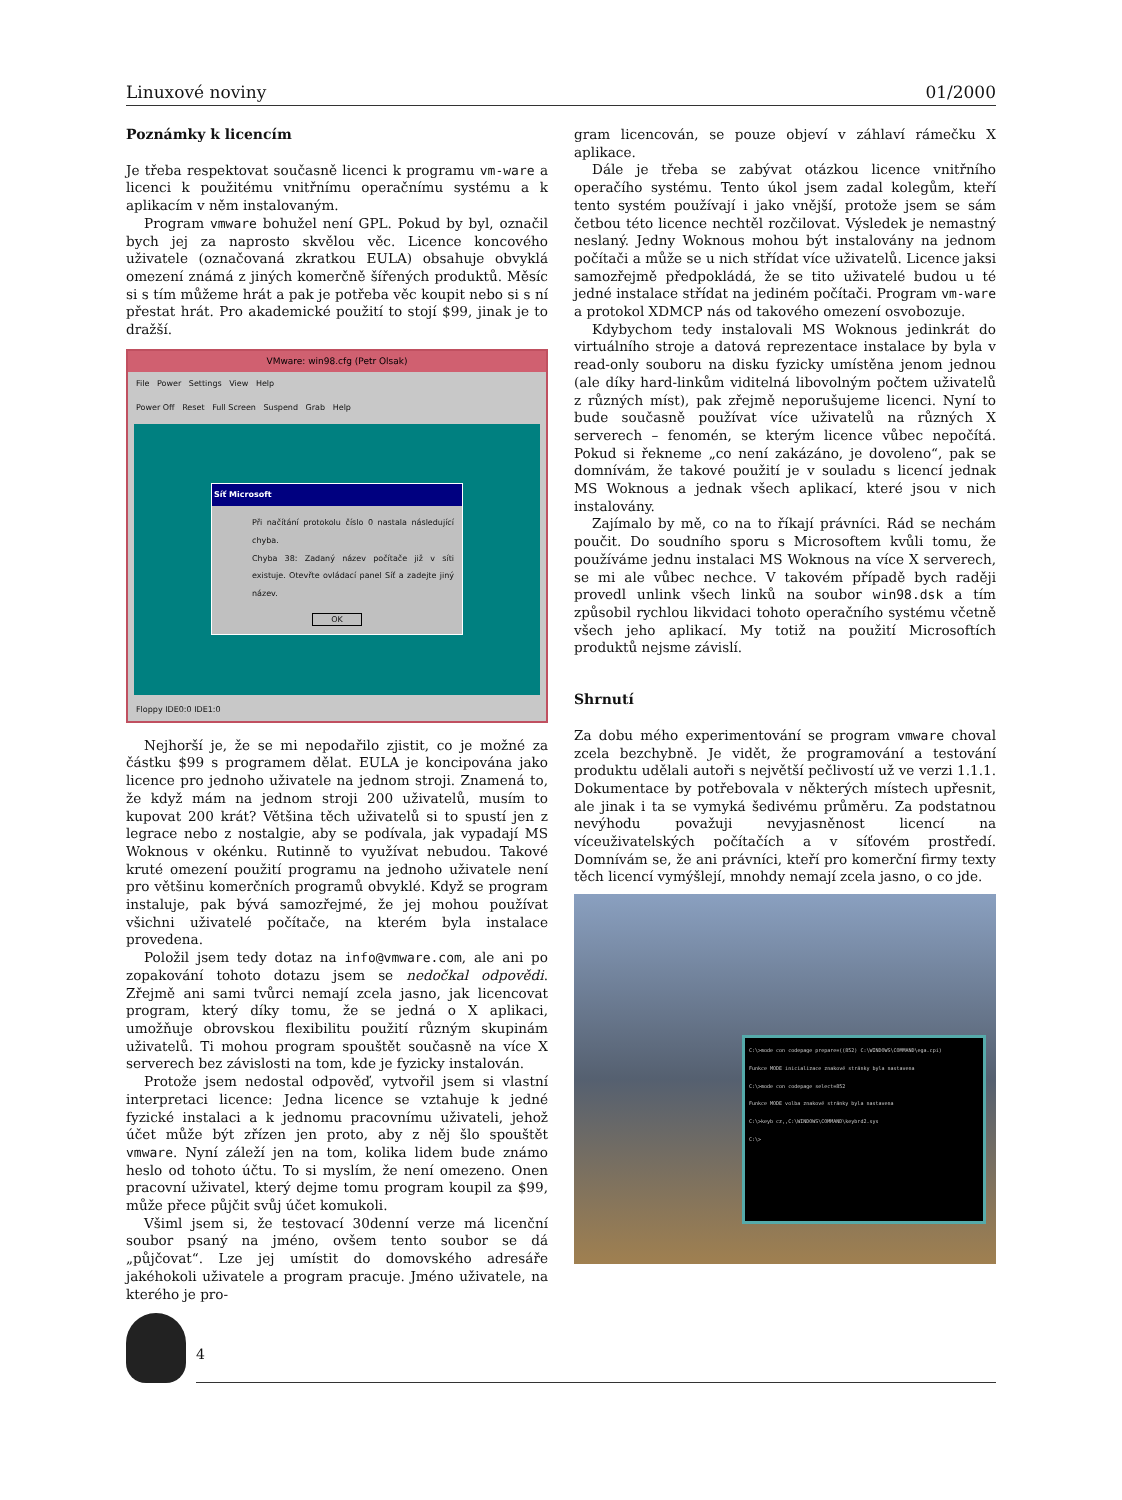Linuxové noviny 01/2000
Poznámky k licencím
Je třeba respektovat současně licenci k programu vm-ware a licenci k použitému vnitřnímu operačnímu systému a k aplikacím v něm instalovaným.
Program vmware bohužel není GPL. Pokud by byl, označil bych jej za naprosto skvělou věc. Licence koncového uživatele (označovaná zkratkou EULA) obsahuje obvyklá omezení známá z jiných komerčně šířených produktů. Měsíc si s tím můžeme hrát a pak je potřeba věc koupit nebo si s ní přestat hrát. Pro akademické použití to stojí $99, jinak je to dražší.
VMware: win98.cfg (Petr Olsak)
File Power Settings View Help
Power Off Reset Full Screen Suspend Grab Help
Síť Microsoft
Při načítání protokolu číslo 0 nastala následující chyba.
Chyba 38: Zadaný název počítače již v síti existuje. Otevřte ovládací panel Síť a zadejte jiný název.
OK
Floppy IDE0:0 IDE1:0
Nejhorší je, že se mi nepodařilo zjistit, co je možné za částku $99 s programem dělat. EULA je koncipována jako licence pro jednoho uživatele na jednom stroji. Znamená to, že když mám na jednom stroji 200 uživatelů, musím to kupovat 200 krát? Většina těch uživatelů si to spustí jen z legrace nebo z nostalgie, aby se podívala, jak vypadají MS Woknous v okénku. Rutinně to využívat nebudou. Takové kruté omezení použití programu na jednoho uživatele není pro většinu komerčních programů obvyklé. Když se program instaluje, pak bývá samozřejmé, že jej mohou používat všichni uživatelé počítače, na kterém byla instalace provedena.
Položil jsem tedy dotaz na info@vmware.com, ale ani po zopakování tohoto dotazu jsem se nedočkal odpovědi. Zřejmě ani sami tvůrci nemají zcela jasno, jak licencovat program, který díky tomu, že se jedná o X aplikaci, umožňuje obrovskou flexibilitu použití různým skupinám uživatelů. Ti mohou program spouštět současně na více X serverech bez závislosti na tom, kde je fyzicky instalován.
Protože jsem nedostal odpověď, vytvořil jsem si vlastní interpretaci licence: Jedna licence se vztahuje k jedné fyzické instalaci a k jednomu pracovnímu uživateli, jehož účet může být zřízen jen proto, aby z něj šlo spouštět vmware. Nyní záleží jen na tom, kolika lidem bude známo heslo od tohoto účtu. To si myslím, že není omezeno. Onen pracovní uživatel, který dejme tomu program koupil za $99, může přece půjčit svůj účet komukoli.
Všiml jsem si, že testovací 30denní verze má licenční soubor psaný na jméno, ovšem tento soubor se dá „půjčovat“. Lze jej umístit do domovského adresáře jakéhokoli uživatele a program pracuje. Jméno uživatele, na kterého je pro-
gram licencován, se pouze objeví v záhlaví rámečku X aplikace.
Dále je třeba se zabývat otázkou licence vnitřního operačího systému. Tento úkol jsem zadal kolegům, kteří tento systém používají i jako vnější, protože jsem se sám četbou této licence nechtěl rozčilovat. Výsledek je nemastný neslaný. Jedny Woknous mohou být instalovány na jednom počítači a může se u nich střídat více uživatelů. Licence jaksi samozřejmě předpokládá, že se tito uživatelé budou u té jedné instalace střídat na jediném počítači. Program vm-ware a protokol XDMCP nás od takového omezení osvobozuje.
Kdybychom tedy instalovali MS Woknous jedinkrát do virtuálního stroje a datová reprezentace instalace by byla v read-only souboru na disku fyzicky umístěna jenom jednou (ale díky hard-linkům viditelná libovolným počtem uživatelů z různých míst), pak zřejmě neporušujeme licenci. Nyní to bude současně používat více uživatelů na různých X serverech – fenomén, se kterým licence vůbec nepočítá. Pokud si řekneme „co není zakázáno, je dovoleno“, pak se domnívám, že takové použití je v souladu s licencí jednak MS Woknous a jednak všech aplikací, které jsou v nich instalovány.
Zajímalo by mě, co na to říkají právníci. Rád se nechám poučit. Do soudního sporu s Microsoftem kvůli tomu, že používáme jednu instalaci MS Woknous na více X serverech, se mi ale vůbec nechce. V takovém případě bych raději provedl unlink všech linků na soubor win98.dsk a tím způsobil rychlou likvidaci tohoto operačního systému včetně všech jeho aplikací. My totiž na použití Microsoftích produktů nejsme závislí.
Shrnutí
Za dobu mého experimentování se program vmware choval zcela bezchybně. Je vidět, že programování a testování produktu udělali autoři s největší pečlivostí už ve verzi 1.1.1. Dokumentace by potřebovala v některých místech upřesnit, ale jinak i ta se vymyká šedivému průměru. Za podstatnou nevýhodu považuji nevyjasněnost licencí na víceuživatelských počítačích a v síťovém prostředí. Domnívám se, že ani právníci, kteří pro komerční firmy texty těch licencí vymýšlejí, mnohdy nemají zcela jasno, o co jde.
C:\>mode con codepage prepare=((852) C:\WINDOWS\COMMAND\ega.cpi)
Funkce MODE inicializace znakové stránky byla nastavena
C:\>mode con codepage select=852
Funkce MODE volba znakové stránky byla nastavena
C:\>keyb cz,,C:\WINDOWS\COMMAND\keybrd2.sys
C:\>
4